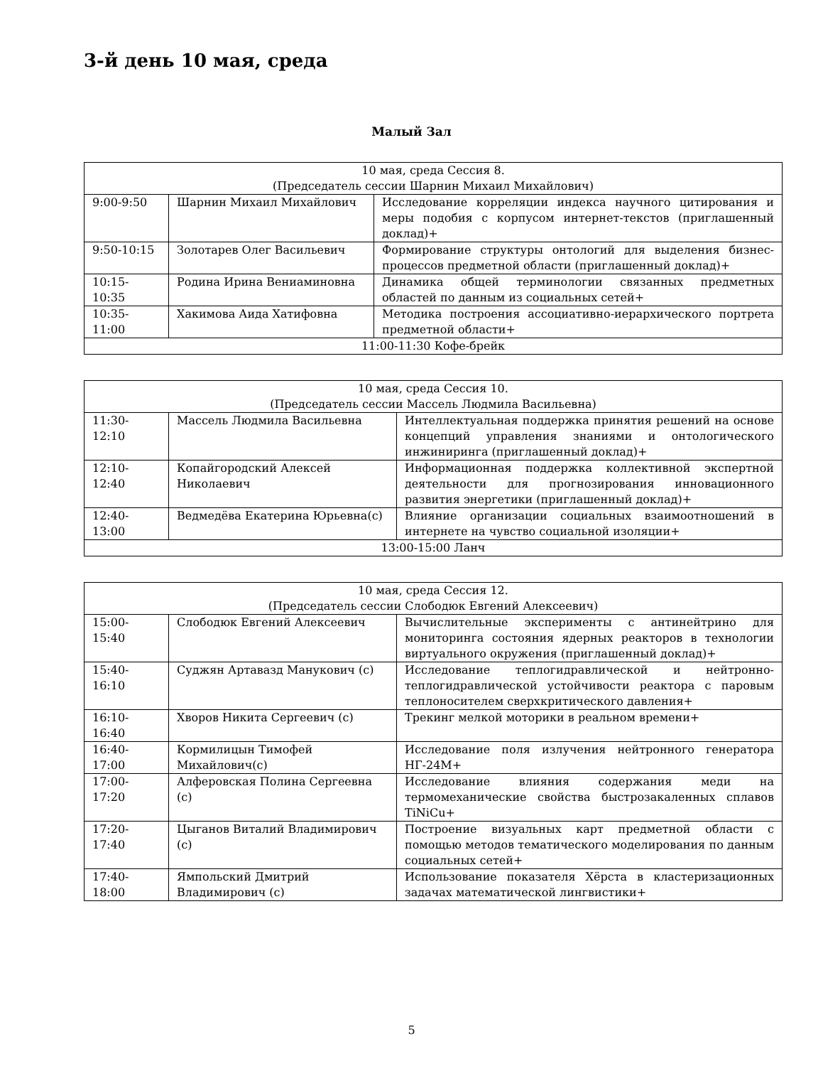3-й день 10 мая, среда
Малый Зал
| 10 мая, среда Сессия 8. (Председатель сессии Шарнин Михаил Михайлович) | | |
| 9:00-9:50 | Шарнин Михаил Михайлович | Исследование корреляции индекса научного цитирования и меры подобия с корпусом интернет-текстов (приглашенный доклад)+ |
| 9:50-10:15 | Золотарев Олег Васильевич | Формирование структуры онтологий для выделения бизнес-процессов предметной области (приглашенный доклад)+ |
| 10:15-10:35 | Родина Ирина Вениаминовна | Динамика общей терминологии связанных предметных областей по данным из социальных сетей+ |
| 10:35-11:00 | Хакимова Аида Хатифовна | Методика построения ассоциативно-иерархического портрета предметной области+ |
| 11:00-11:30 Кофе-брейк | | |
| 10 мая, среда Сессия 10. (Председатель сессии Массель Людмила Васильевна) | | |
| 11:30-12:10 | Массель Людмила Васильевна | Интеллектуальная поддержка принятия решений на основе концепций управления знаниями и онтологического инжиниринга (приглашенный доклад)+ |
| 12:10-12:40 | Копайгородский Алексей Николаевич | Информационная поддержка коллективной экспертной деятельности для прогнозирования инновационного развития энергетики (приглашенный доклад)+ |
| 12:40-13:00 | Ведмедёва Екатерина Юрьевна(с) | Влияние организации социальных взаимоотношений в интернете на чувство социальной изоляции+ |
| 13:00-15:00 Ланч | | |
| 10 мая, среда Сессия 12. (Председатель сессии Слободюк Евгений Алексеевич) | | |
| 15:00-15:40 | Слободюк Евгений Алексеевич | Вычислительные эксперименты с антинейтрино для мониторинга состояния ядерных реакторов в технологии виртуального окружения (приглашенный доклад)+ |
| 15:40-16:10 | Суджян Артавазд Манукович (с) | Исследование теплогидравлической и нейтронно-теплогидравлической устойчивости реактора с паровым теплоносителем сверхкритического давления+ |
| 16:10-16:40 | Хворов Никита Сергеевич (с) | Трекинг мелкой моторики в реальном времени+ |
| 16:40-17:00 | Кормилицын Тимофей Михайлович(с) | Исследование поля излучения нейтронного генератора НГ-24М+ |
| 17:00-17:20 | Алферовская Полина Сергеевна (с) | Исследование влияния содержания меди на термомеханические свойства быстрозакаленных сплавов TiNiCu+ |
| 17:20-17:40 | Цыганов Виталий Владимирович (с) | Построение визуальных карт предметной области с помощью методов тематического моделирования по данным социальных сетей+ |
| 17:40-18:00 | Ямпольский Дмитрий Владимирович (с) | Использование показателя Хёрста в кластеризационных задачах математической лингвистики+ |
5